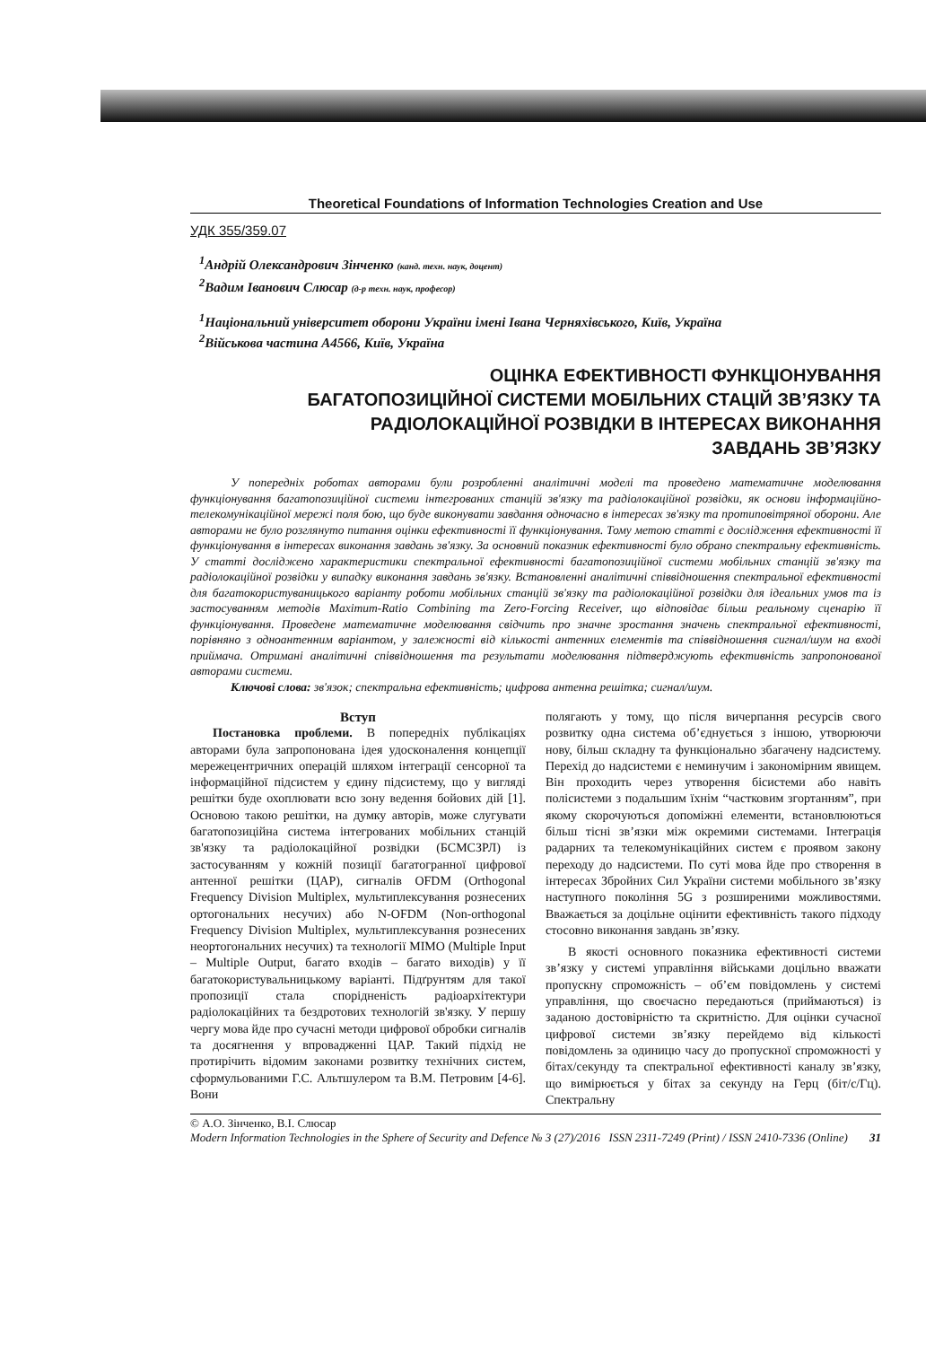Theoretical Foundations of Information Technologies Creation and Use
УДК 355/359.07
<sup>1</sup> Андрій Олександрович Зінченко (канд. техн. наук, доцент)
<sup>2</sup> Вадим Іванович Слюсар (д-р техн. наук, професор)
<sup>1</sup> Національний університет оборони України імені Івана Черняхівського, Київ, Україна
<sup>2</sup> Військова частина А4566, Київ, Україна
ОЦІНКА ЕФЕКТИВНОСТІ ФУНКЦІОНУВАННЯ
БАГАТОПОЗИЦІЙНОЇ СИСТЕМИ МОБІЛЬНИХ СТАЦІЙ ЗВ’ЯЗКУ ТА
РАДІОЛОКАЦІЙНОЇ РОЗВІДКИ В ІНТЕРЕСАХ ВИКОНАННЯ
ЗАВДАНЬ ЗВ’ЯЗКУ
У попередніх роботах авторами були розробленні аналітичні моделі та проведено математичне моделювання функціонування багатопозиційної системи інтегрованих станцій зв'язку та радіолокаційної розвідки, як основи інформаційно-телекомунікаційної мережі поля бою, що буде виконувати завдання одночасно в інтересах зв'язку та протиповітряної оборони. Але авторами не було розглянуто питання оцінки ефективності її функціонування. Тому метою статті є дослідження ефективності її функціонування в інтересах виконання завдань зв'язку. За основний показник ефективності було обрано спектральну ефективність. У статті досліджено характеристики спектральної ефективності багатопозиційної системи мобільних станцій зв'язку та радіолокаційної розвідки у випадку виконання завдань зв'язку. Встановленні аналітичні співвідношення спектральної ефективності для багатокористуваницького варіанту роботи мобільних станцій зв'язку та радіолокаційної розвідки для ідеальних умов та із застосуванням методів Maximum-Ratio Combining та Zero-Forcing Receiver, що відповідає більш реальному сценарію її функціонування. Проведене математичне моделювання свідчить про значне зростання значень спектральної ефективності, порівняно з одноантенним варіантом, у залежності від кількості антенних елементів та співвідношення сигнал/шум на вході приймача. Отримані аналітичні співвідношення та результати моделювання підтверджують ефективність запропонованої авторами системи.
Ключові слова: зв'язок; спектральна ефективність; цифрова антенна решітка; сигнал/шум.
Вступ
Постановка проблеми. В попередніх публікаціях авторами була запропонована ідея удосконалення концепції мережецентричних операцій шляхом інтеграції сенсорної та інформаційної підсистем у єдину підсистему, що у вигляді решітки буде охоплювати всю зону ведення бойових дій [1]. Основою такою решітки, на думку авторів, може слугувати багатопозиційна система інтегрованих мобільних станцій зв'язку та радіолокаційної розвідки (БСМСЗРЛ) із застосуванням у кожній позиції багатогранної цифрової антенної решітки (ЦАР), сигналів OFDM (Orthogonal Frequency Division Multiplex, мультиплексування рознесених ортогональних несучих) або N-OFDM (Non-orthogonal Frequency Division Multiplex, мультиплексування рознесених неортогональних несучих) та технології MIMO (Multiple Input – Multiple Output, багато входів – багато виходів) у її багатокористувальницькому варіанті. Підґрунтям для такої пропозиції стала спорідненість радіоархітектури радіолокаційних та бездротових технологій зв'язку. У першу чергу мова йде про сучасні методи цифрової обробки сигналів та досягнення у впровадженні ЦАР. Такий підхід не протирічить відомим законами розвитку технічних систем, сформульованими Г.С. Альтшулером та В.М. Петровим [4-6]. Вони
полягають у тому, що після вичерпання ресурсів свого розвитку одна система об’єднується з іншою, утворюючи нову, більш складну та функціонально збагачену надсистему. Перехід до надсистеми є неминучим і закономірним явищем. Він проходить через утворення бісистеми або навіть полісистеми з подальшим їхнім “частковим згортанням”, при якому скорочуються допоміжні елементи, встановлюються більш тісні зв’язки між окремими системами. Інтеграція радарних та телекомунікаційних систем є проявом закону переходу до надсистеми. По суті мова йде про створення в інтересах Збройних Сил України системи мобільного зв’язку наступного покоління 5G з розширеними можливостями. Вважається за доцільне оцінити ефективність такого підходу стосовно виконання завдань зв’язку.
В якості основного показника ефективності системи зв’язку у системі управління військами доцільно вважати пропускну спроможність – об’єм повідомлень у системі управління, що своєчасно передаються (приймаються) із заданою достовірністю та скритністю. Для оцінки сучасної цифрової системи зв’язку перейдемо від кількості повідомлень за одиницю часу до пропускної спроможності у бітах/секунду та спектральної ефективності каналу зв’язку, що вимірюється у бітах за секунду на Герц (біт/с/Гц). Спектральну
© А.О. Зінченко, В.І. Слюсар
Modern Information Technologies in the Sphere of Security and Defence № 3 (27)/2016 ISSN 2311-7249 (Print) / ISSN 2410-7336 (Online) 31